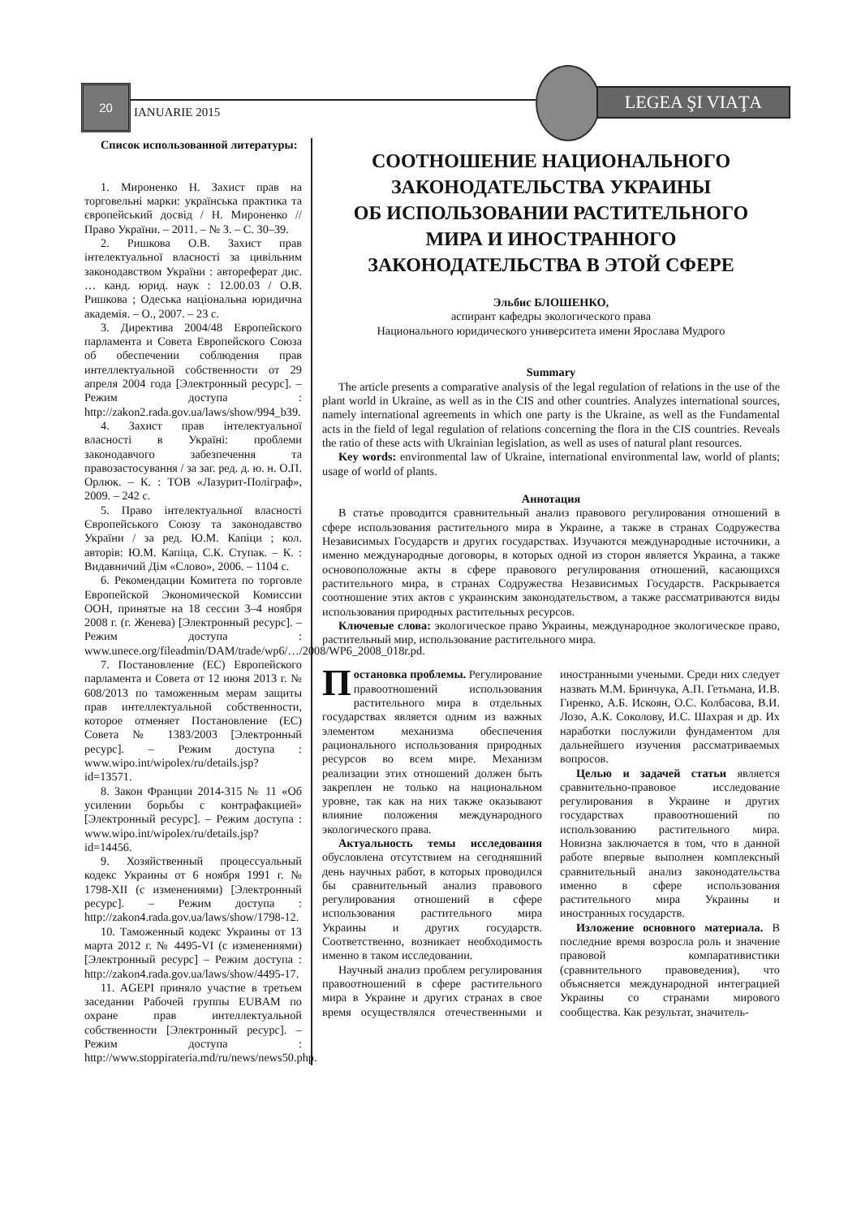20
IANUARIE 2015
LEGEA ŞI VIAŢA
Список использованной литературы:
1. Мироненко Н. Захист прав на торговельні марки: українська практика та європейський досвід / Н. Мироненко // Право України. – 2011. – № 3. – С. 30–39.
2. Ришкова О.В. Захист прав інтелектуальної власності за цивільним законодавством України : автореферат дис. … канд. юрид. наук : 12.00.03 / О.В. Ришкова ; Одеська національна юридична академія. – О., 2007. – 23 с.
3. Директива 2004/48 Европейского парламента и Совета Европейского Союза об обеспечении соблюдения прав интеллектуальной собственности от 29 апреля 2004 года [Электронный ресурс]. – Режим доступа : http://zakon2.rada.gov.ua/laws/show/994_b39.
4. Захист прав інтелектуальної власності в Україні: проблеми законодавчого забезпечення та правозастосування / за заг. ред. д. ю. н. О.П. Орлюк. – К. : ТОВ «Лазурит-Поліграф», 2009. – 242 с.
5. Право інтелектуальної власності Європейського Союзу та законодавство України / за ред. Ю.М. Капіци ; кол. авторів: Ю.М. Капіца, С.К. Ступак. – К. : Видавничий Дім «Слово», 2006. – 1104 с.
6. Рекомендации Комитета по торговле Европейской Экономической Комиссии ООН, принятые на 18 сессии 3–4 ноября 2008 г. (г. Женева) [Электронный ресурс]. – Режим доступа : www.unece.org/fileadmin/DAM/trade/wp6/…/2008/WP6_2008_018r.pd.
7. Постановление (ЕС) Европейского парламента и Совета от 12 июня 2013 г. № 608/2013 по таможенным мерам защиты прав интеллектуальной собственности, которое отменяет Постановление (ЕС) Совета № 1383/2003 [Электронный ресурс]. – Режим доступа : www.wipo.int/wipolex/ru/details.jsp?id=13571.
8. Закон Франции 2014-315 № 11 «Об усилении борьбы с контрафакцией» [Электронный ресурс]. – Режим доступа : www.wipo.int/wipolex/ru/details.jsp?id=14456.
9. Хозяйственный процессуальный кодекс Украины от 6 ноября 1991 г. № 1798-XII (с изменениями) [Электронный ресурс]. – Режим доступа : http://zakon4.rada.gov.ua/laws/show/1798-12.
10. Таможенный кодекс Украины от 13 марта 2012 г. № 4495-VI (с изменениями) [Электронный ресурс] – Режим доступа : http://zakon4.rada.gov.ua/laws/show/4495-17.
11. AGEPI приняло участие в третьем заседании Рабочей группы EUBAM по охране прав интеллектуальной собственности [Электронный ресурс]. – Режим доступа : http://www.stoppirateria.md/ru/news/news50.php.
СООТНОШЕНИЕ НАЦИОНАЛЬНОГО
ЗАКОНОДАТЕЛЬСТВА УКРАИНЫ
ОБ ИСПОЛЬЗОВАНИИ РАСТИТЕЛЬНОГО
МИРА И ИНОСТРАННОГО
ЗАКОНОДАТЕЛЬСТВА В ЭТОЙ СФЕРЕ
Эльбис БЛОШЕНКО,
аспирант кафедры экологического права
Национального юридического университета имени Ярослава Мудрого
Summary
The article presents a comparative analysis of the legal regulation of relations in the use of the plant world in Ukraine, as well as in the CIS and other countries. Analyzes international sources, namely international agreements in which one party is the Ukraine, as well as the Fundamental acts in the field of legal regulation of relations concerning the flora in the CIS countries. Reveals the ratio of these acts with Ukrainian legislation, as well as uses of natural plant resources.
Key words: environmental law of Ukraine, international environmental law, world of plants; usage of world of plants.
Аннотация
В статье проводится сравнительный анализ правового регулирования отношений в сфере использования растительного мира в Украине, а также в странах Содружества Независимых Государств и других государствах. Изучаются международные источники, а именно международные договоры, в которых одной из сторон является Украина, а также основоположные акты в сфере правового регулирования отношений, касающихся растительного мира, в странах Содружества Независимых Государств. Раскрывается соотношение этих актов с украинским законодательством, а также рассматриваются виды использования природных растительных ресурсов.
Ключевые слова: экологическое право Украины, международное экологическое право, растительный мир, использование растительного мира.
Постановка проблемы. Регулирование правоотношений использования растительного мира в отдельных государствах является одним из важных элементом механизма обеспечения рационального использования природных ресурсов во всем мире. Механизм реализации этих отношений должен быть закреплен не только на национальном уровне, так как на них также оказывают влияние положения международного экологического права.
Актуальность темы исследования обусловлена отсутствием на сегодняшний день научных работ, в которых проводился бы сравнительный анализ правового регулирования отношений в сфере использования растительного мира Украины и других государств. Соответственно, возникает необходимость именно в таком исследовании.
Научный анализ проблем регулирования правоотношений в сфере растительного мира в Украине и других странах в свое время осуществлялся отечественными и иностранными учеными. Среди них следует назвать М.М. Бринчука, А.П. Гетьмана, И.В. Гиренко, А.Б. Искоян, О.С. Колбасова, В.И. Лозо, А.К. Соколову, И.С. Шахрая и др. Их наработки послужили фундаментом для дальнейшего изучения рассматриваемых вопросов.
Целью и задачей статьи является сравнительно-правовое исследование регулирования в Украине и других государствах правоотношений по использованию растительного мира. Новизна заключается в том, что в данной работе впервые выполнен комплексный сравнительный анализ законодательства именно в сфере использования растительного мира Украины и иностранных государств.
Изложение основного материала. В последние время возросла роль и значение правовой компаративистики (сравнительного правоведения), что объясняется международной интеграцией Украины со странами мирового сообщества. Как результат, значитель-